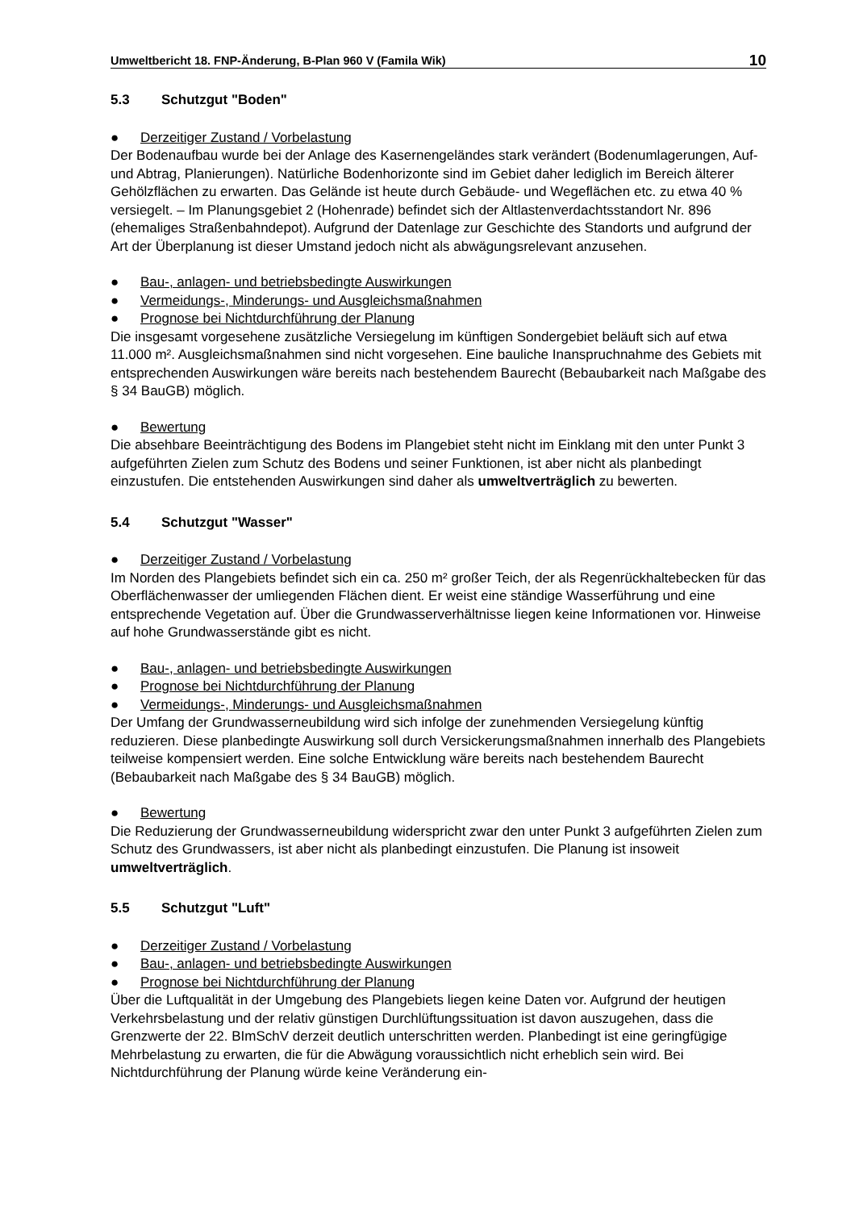Umweltbericht 18. FNP-Änderung, B-Plan 960 V (Famila Wik) 10
5.3 Schutzgut "Boden"
● Derzeitiger Zustand / Vorbelastung
Der Bodenaufbau wurde bei der Anlage des Kasernengeländes stark verändert (Bodenumla­gerungen, Auf- und Abtrag, Planierungen). Natürliche Bodenhorizonte sind im Gebiet daher lediglich im Bereich älterer Gehölzflächen zu erwarten. Das Gelände ist heute durch Gebäude- und Wegeflächen etc. zu etwa 40 % versiegelt. – Im Planungsgebiet 2 (Hohenrade) befindet sich der Altlastenverdachtsstandort Nr. 896 (ehemaliges Straßenbahndepot). Aufgrund der Datenlage zur Geschichte des Standorts und aufgrund der Art der Überplanung ist dieser Umstand jedoch nicht als abwägungsrelevant anzusehen.
● Bau-, anlagen- und betriebsbedingte Auswirkungen
● Vermeidungs-, Minderungs- und Ausgleichsmaßnahmen
● Prognose bei Nichtdurchführung der Planung
Die insgesamt vorgesehene zusätzliche Versiegelung im künftigen Sondergebiet beläuft sich auf etwa 11.000 m². Ausgleichsmaßnahmen sind nicht vorgesehen. Eine bauliche Inanspruch­nahme des Gebiets mit entsprechenden Auswirkungen wäre bereits nach bestehendem Bau­recht (Bebaubarkeit nach Maßgabe des § 34 BauGB) möglich.
● Bewertung
Die absehbare Beeinträchtigung des Bodens im Plangebiet steht nicht im Einklang mit den unter Punkt 3 aufgeführten Zielen zum Schutz des Bodens und seiner Funktionen, ist aber nicht als planbedingt einzustufen. Die entstehenden Auswirkungen sind daher als umwelt­verträglich zu bewerten.
5.4 Schutzgut "Wasser"
● Derzeitiger Zustand / Vorbelastung
Im Norden des Plangebiets befindet sich ein ca. 250 m² großer Teich, der als Regenrück­haltebecken für das Oberflächenwasser der umliegenden Flächen dient. Er weist eine stän­dige Wasserführung und eine entsprechende Vegetation auf. Über die Grundwasserverhält­nisse liegen keine Informationen vor. Hinweise auf hohe Grundwasserstände gibt es nicht.
● Bau-, anlagen- und betriebsbedingte Auswirkungen
● Prognose bei Nichtdurchführung der Planung
● Vermeidungs-, Minderungs- und Ausgleichsmaßnahmen
Der Umfang der Grundwasserneubildung wird sich infolge der zunehmenden Versiegelung künftig reduzieren. Diese planbedingte Auswirkung soll durch Versickerungsmaßnahmen innerhalb des Plangebiets teilweise kompensiert werden. Eine solche Entwicklung wäre be­reits nach bestehendem Baurecht (Bebaubarkeit nach Maßgabe des § 34 BauGB) möglich.
● Bewertung
Die Reduzierung der Grundwasserneubildung widerspricht zwar den unter Punkt 3 aufgeführ­ten Zielen zum Schutz des Grundwassers, ist aber nicht als planbedingt einzustufen. Die Pla­nung ist insoweit umweltverträglich.
5.5 Schutzgut "Luft"
● Derzeitiger Zustand / Vorbelastung
● Bau-, anlagen- und betriebsbedingte Auswirkungen
● Prognose bei Nichtdurchführung der Planung
Über die Luftqualität in der Umgebung des Plangebiets liegen keine Daten vor. Aufgrund der heutigen Verkehrsbelastung und der relativ günstigen Durchlüftungssituation ist davon auszu­gehen, dass die Grenzwerte der 22. BImSchV derzeit deutlich unterschritten werden. Planbe­dingt ist eine geringfügige Mehrbelastung zu erwarten, die für die Abwägung voraussichtlich nicht erheblich sein wird. Bei Nichtdurchführung der Planung würde keine Veränderung ein-